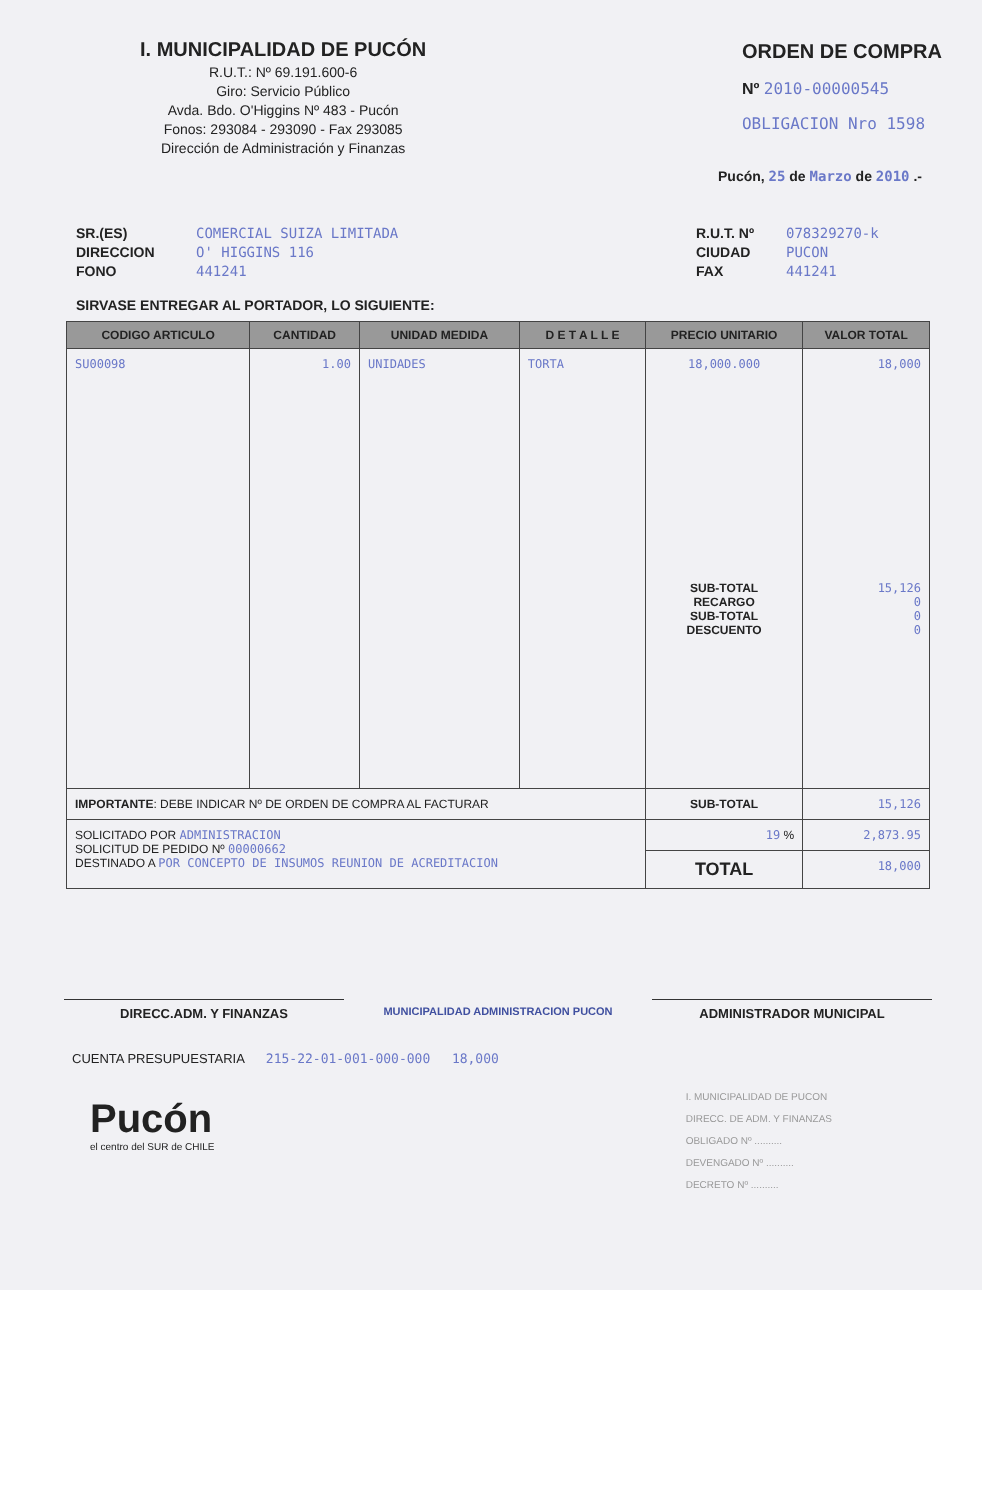I. MUNICIPALIDAD DE PUCÓN
R.U.T.: Nº 69.191.600-6
Giro: Servicio Público
Avda. Bdo. O'Higgins Nº 483 - Pucón
Fonos: 293084 - 293090 - Fax 293085
Dirección de Administración y Finanzas
ORDEN DE COMPRA
Nº 2010-00000545
OBLIGACION Nro 1598
Pucón, 25 de Marzo de 2010 .-
SR.(ES)
DIRECCION
FONO
COMERCIAL SUIZA LIMITADA
O' HIGGINS 116
441241
R.U.T. Nº
CIUDAD
FAX
078329270-k
PUCON
441241
SIRVASE ENTREGAR AL PORTADOR, LO SIGUIENTE:
| CODIGO ARTICULO | CANTIDAD | UNIDAD MEDIDA | D E T A L L E | PRECIO UNITARIO | VALOR TOTAL |
| --- | --- | --- | --- | --- | --- |
| SU00098 | 1.00 | UNIDADES | TORTA | 18,000.000 SUB-TOTAL RECARGO SUB-TOTAL DESCUENTO | 18,000 15,126 0 0 0 |
| IMPORTANTE : DEBE INDICAR Nº DE ORDEN DE COMPRA AL FACTURAR | | | | SUB-TOTAL | 15,126 |
| SOLICITADO POR ADMINISTRACION SOLICITUD DE PEDIDO Nº 00000662 DESTINADO A POR CONCEPTO DE INSUMOS REUNION DE ACREDITACION | | | | 19 % | 2,873.95 |
| | | | | TOTAL | 18,000 |
DIRECC.ADM. Y FINANZAS
MUNICIPALIDAD ADMINISTRACION PUCON
ADMINISTRADOR MUNICIPAL
CUENTA PRESUPUESTARIA 215-22-01-001-000-000 18,000
Pucón
el centro del SUR de CHILE
I. MUNICIPALIDAD DE PUCON
DIRECC. DE ADM. Y FINANZAS
OBLIGADO Nº ..........
DEVENGADO Nº ..........
DECRETO Nº ..........